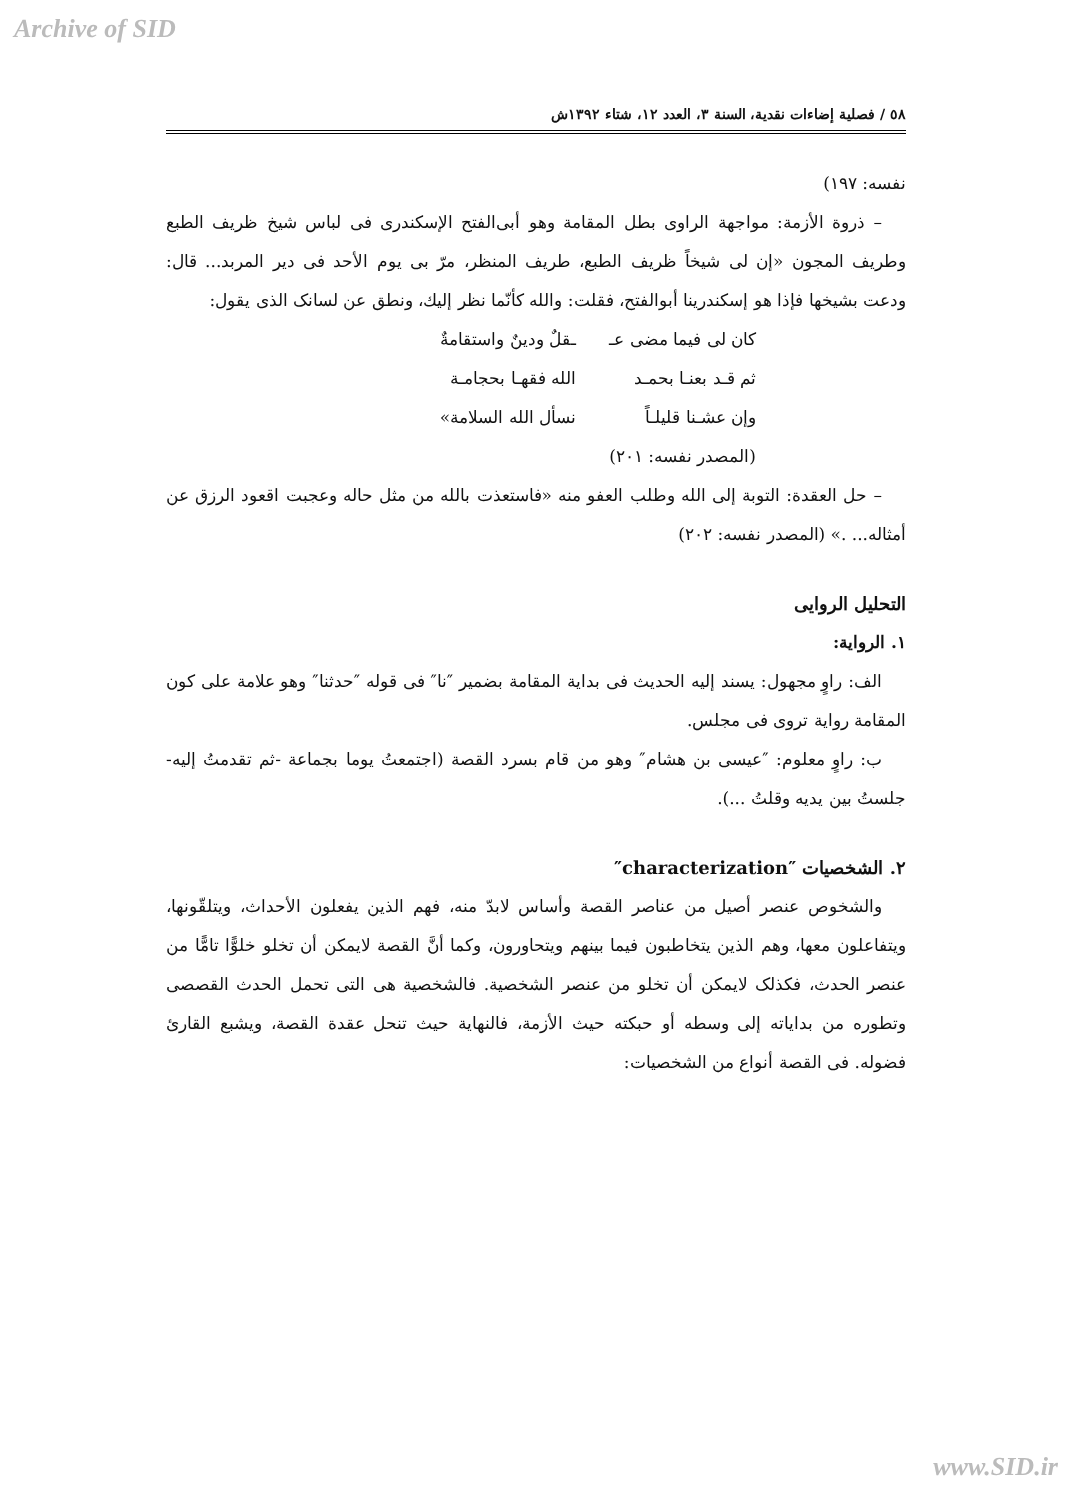Archive of SID
٥٨ / فصلية إضاءات نقدية، السنة ٣، العدد ١٢، شتاء ١٣٩٢ش
نفسه: ١٩٧)
– ذروة الأزمة: مواجهة الراوى بطل المقامة وهو أبى‌الفتح الإسكندرى فى لباس شيخ ظريف الطبع وطريف المجون «إن لى شيخاً ظريف الطبع، طريف المنظر، مرّ بى يوم الأحد فى دير المربد... قال: ودعت بشيخها فإذا هو إسكندرينا أبوالفتح، فقلت: والله كأنّما نظر إليك، ونطق عن لسانک الذى يقول:
كان لى فيما مضى عـ ـقلٌ ودينٌ واستقامةٌ
ثم قـد بعنـا بحمـد الله فقهـا بحجامـة
وإن عشـنا قليلـاً نسأل الله السلامة»
(المصدر نفسه: ٢٠١)
– حل العقدة: التوبة إلى الله وطلب العفو منه «فاستعذت بالله من مثل حاله وعجبت اقعود الرزق عن أمثاله... .» (المصدر نفسه: ٢٠٢)
التحليل الروايى
١. الرواية:
الف: راوٍ مجهول: يسند إليه الحديث فى بداية المقامة بضمير ″نا″ فى قوله ″حدثنا″ وهو علامة على كون المقامة رواية تروى فى مجلس.
ب: راوٍ معلوم: ″عيسى بن هشام″ وهو من قام بسرد القصة (اجتمعتُ يوما بجماعة -ثم تقدمتُ إليه- جلستُ بين يديه وقلتُ ...).
٢. الشخصيات ″characterization″
والشخوص عنصر أصيل من عناصر القصة وأساس لابدّ منه، فهم الذين يفعلون الأحداث، ويتلقّونها، ويتفاعلون معها، وهم الذين يتخاطبون فيما بينهم ويتحاورون، وكما أنَّ القصة لايمكن أن تخلو خلوًّا تامًّا من عنصر الحدث، فكذلک لايمكن أن تخلو من عنصر الشخصية. فالشخصية هى التى تحمل الحدث القصصى وتطوره من بداياته إلى وسطه أو حبكته حيث الأزمة، فالنهاية حيث تنحل عقدة القصة، ويشبع القارئ فضوله. فى القصة أنواع من الشخصيات:
www.SID.ir